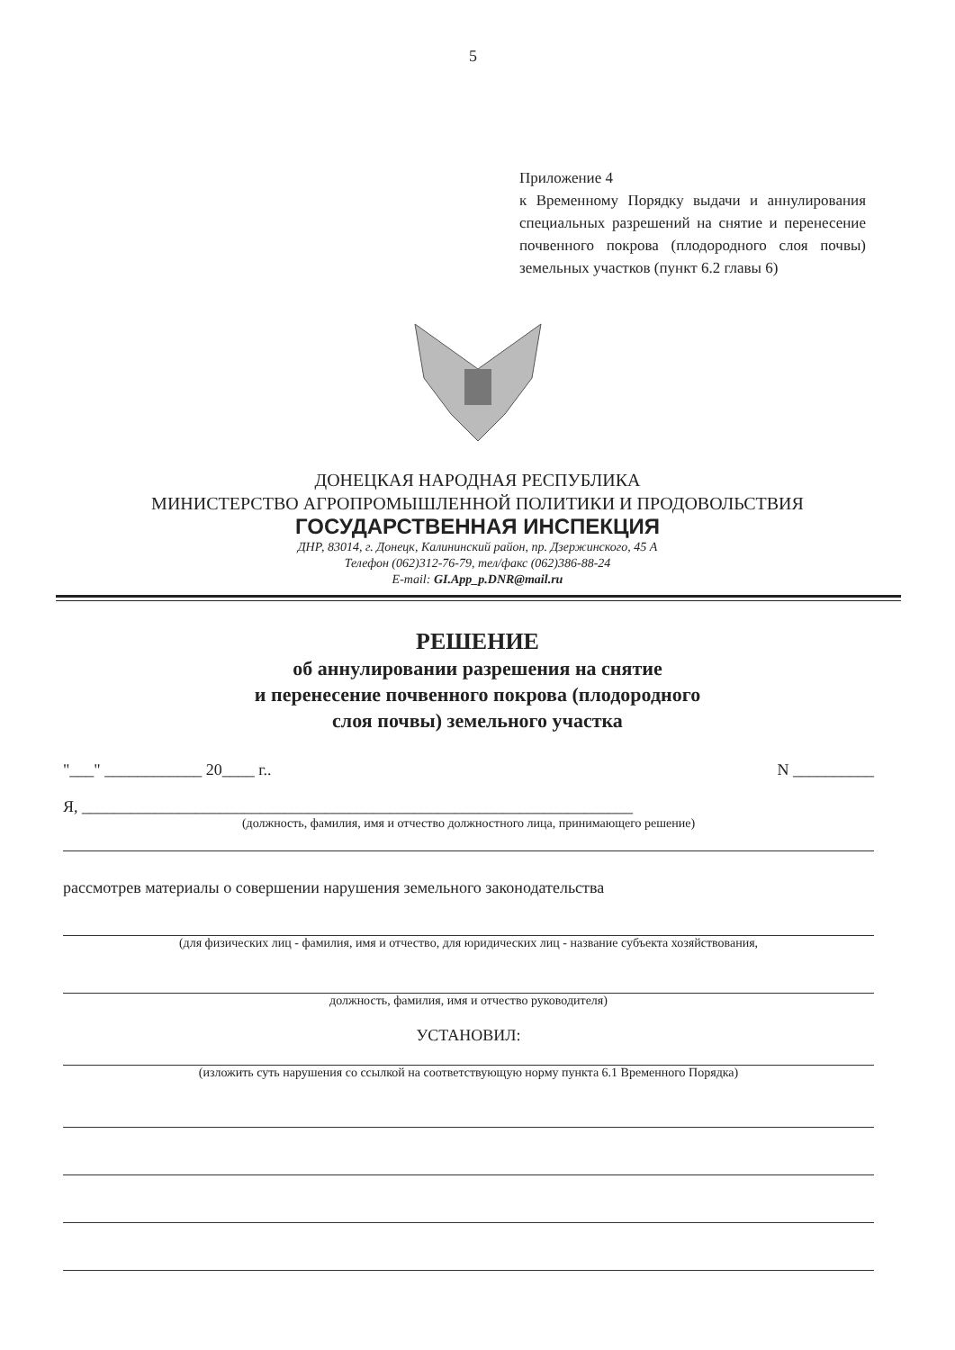5
Приложение 4
к Временному Порядку выдачи и аннулирования специальных разрешений на снятие и перенесение почвенного покрова (плодородного слоя почвы) земельных участков (пункт 6.2 главы 6)
ДОНЕЦКАЯ НАРОДНАЯ РЕСПУБЛИКА
МИНИСТЕРСТВО АГРОПРОМЫШЛЕННОЙ ПОЛИТИКИ И ПРОДОВОЛЬСТВИЯ
ГОСУДАРСТВЕННАЯ ИНСПЕКЦИЯ
ДНР, 83014, г. Донецк, Калининский район, пр. Дзержинского, 45 А
Телефон (062)312-76-79, тел/факс (062)386-88-24
E-mail: GI.App_p.DNR@mail.ru
РЕШЕНИЕ
об аннулировании разрешения на снятие
и перенесение почвенного покрова (плодородного
слоя почвы) земельного участка
"___" ____________ 20____ г.. N __________
Я, ____________________________________________________________________
(должность, фамилия, имя и отчество должностного лица, принимающего решение)
рассмотрев материалы о совершении нарушения земельного законодательства
(для физических лиц - фамилия, имя и отчество, для юридических лиц - название субъекта хозяйствования,
должность, фамилия, имя и отчество руководителя)
УСТАНОВИЛ:
(изложить суть нарушения со ссылкой на соответствующую норму пункта 6.1 Временного Порядка)